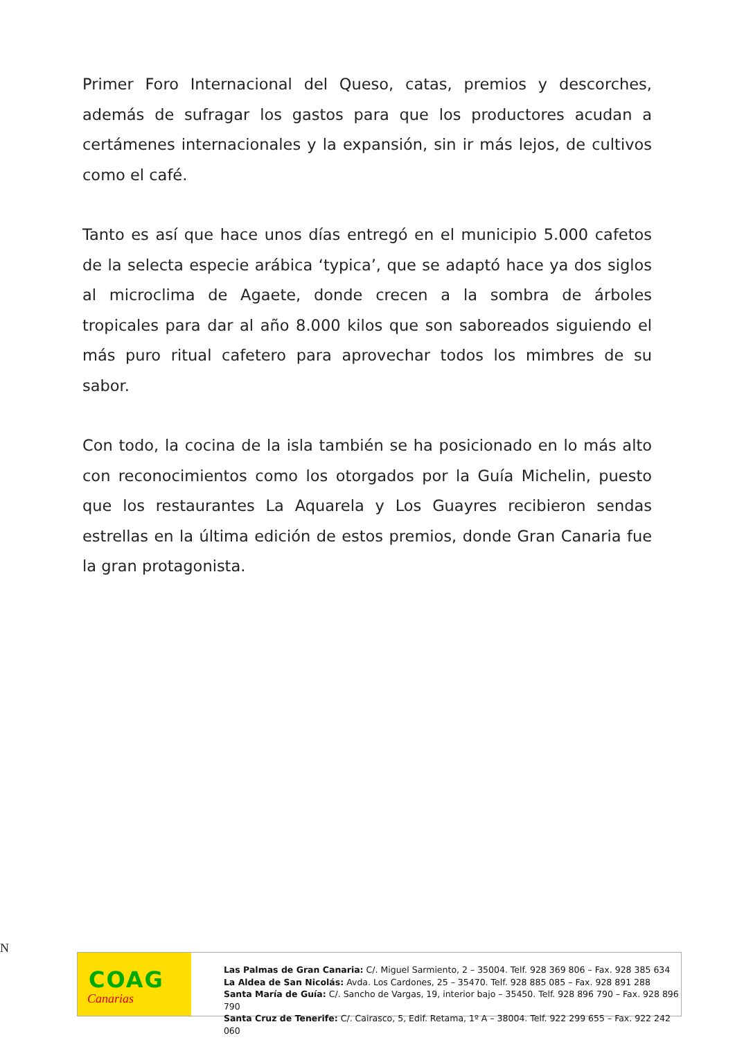Primer Foro Internacional del Queso, catas, premios y descorches, además de sufragar los gastos para que los productores acudan a certámenes internacionales y la expansión, sin ir más lejos, de cultivos como el café.
Tanto es así que hace unos días entregó en el municipio 5.000 cafetos de la selecta especie arábica ‘typica’, que se adaptó hace ya dos siglos al microclima de Agaete, donde crecen a la sombra de árboles tropicales para dar al año 8.000 kilos que son saboreados siguiendo el más puro ritual cafetero para aprovechar todos los mimbres de su sabor.
Con todo, la cocina de la isla también se ha posicionado en lo más alto con reconocimientos como los otorgados por la Guía Michelin, puesto que los restaurantes La Aquarela y Los Guayres recibieron sendas estrellas en la última edición de estos premios, donde Gran Canaria fue la gran protagonista.
N
COAG
Canarias
Las Palmas de Gran Canaria: C/. Miguel Sarmiento, 2 – 35004. Telf. 928 369 806 – Fax. 928 385 634
La Aldea de San Nicolás: Avda. Los Cardones, 25 – 35470. Telf. 928 885 085 – Fax. 928 891 288
Santa María de Guía: C/. Sancho de Vargas, 19, interior bajo – 35450. Telf. 928 896 790 – Fax. 928 896 790
Santa Cruz de Tenerife: C/. Cairasco, 5, Edif. Retama, 1º A – 38004. Telf. 922 299 655 – Fax. 922 242 060